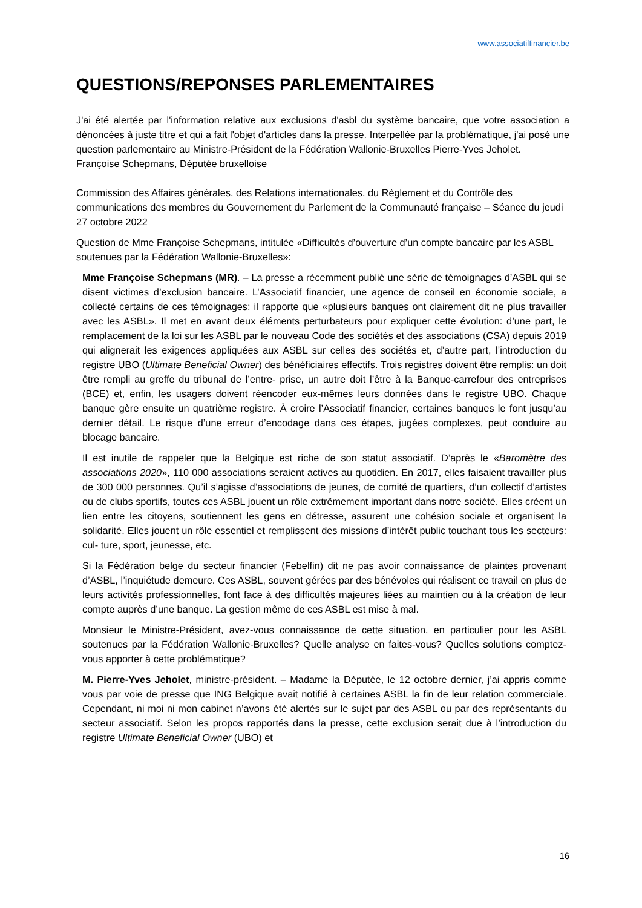www.associatiffinancier.be
QUESTIONS/REPONSES PARLEMENTAIRES
J'ai été alertée par l'information relative aux exclusions d'asbl du système bancaire, que votre association a dénoncées à juste titre et qui a fait l'objet d'articles dans la presse. Interpellée par la problématique, j'ai posé une question parlementaire au Ministre-Président de la Fédération Wallonie-Bruxelles Pierre-Yves Jeholet.
Françoise Schepmans, Députée bruxelloise
Commission des Affaires générales, des Relations internationales, du Règlement et du Contrôle des communications des membres du Gouvernement du Parlement de la Communauté française – Séance du jeudi 27 octobre 2022
Question de Mme Françoise Schepmans, intitulée «Difficultés d’ouverture d’un compte bancaire par les ASBL soutenues par la Fédération Wallonie-Bruxelles»:
Mme Françoise Schepmans (MR). – La presse a récemment publié une série de témoignages d’ASBL qui se disent victimes d’exclusion bancaire. L’Associatif financier, une agence de conseil en économie sociale, a collecté certains de ces témoignages; il rapporte que «plusieurs banques ont clairement dit ne plus travailler avec les ASBL». Il met en avant deux éléments perturbateurs pour expliquer cette évolution: d’une part, le remplacement de la loi sur les ASBL par le nouveau Code des sociétés et des associations (CSA) depuis 2019 qui alignerait les exigences appliquées aux ASBL sur celles des sociétés et, d’autre part, l’introduction du registre UBO (Ultimate Beneficial Owner) des bénéficiaires effectifs. Trois registres doivent être remplis: un doit être rempli au greffe du tribunal de l’entre- prise, un autre doit l’être à la Banque-carrefour des entreprises (BCE) et, enfin, les usagers doivent réencoder eux-mêmes leurs données dans le registre UBO. Chaque banque gère ensuite un quatrième registre. À croire l’Associatif financier, certaines banques le font jusqu’au dernier détail. Le risque d’une erreur d’encodage dans ces étapes, jugées complexes, peut conduire au blocage bancaire.
Il est inutile de rappeler que la Belgique est riche de son statut associatif. D’après le «Baromètre des associations 2020», 110 000 associations seraient actives au quotidien. En 2017, elles faisaient travailler plus de 300 000 personnes. Qu’il s’agisse d’associations de jeunes, de comité de quartiers, d’un collectif d’artistes ou de clubs sportifs, toutes ces ASBL jouent un rôle extrêmement important dans notre société. Elles créent un lien entre les citoyens, soutiennent les gens en détresse, assurent une cohésion sociale et organisent la solidarité. Elles jouent un rôle essentiel et remplissent des missions d’intérêt public touchant tous les secteurs: cul- ture, sport, jeunesse, etc.
Si la Fédération belge du secteur financier (Febelfin) dit ne pas avoir connaissance de plaintes provenant d’ASBL, l’inquiétude demeure. Ces ASBL, souvent gérées par des bénévoles qui réalisent ce travail en plus de leurs activités professionnelles, font face à des difficultés majeures liées au maintien ou à la création de leur compte auprès d’une banque. La gestion même de ces ASBL est mise à mal.
Monsieur le Ministre-Président, avez-vous connaissance de cette situation, en particulier pour les ASBL soutenues par la Fédération Wallonie-Bruxelles? Quelle analyse en faites-vous? Quelles solutions comptez-vous apporter à cette problématique?
M. Pierre-Yves Jeholet, ministre-président. – Madame la Députée, le 12 octobre dernier, j’ai appris comme vous par voie de presse que ING Belgique avait notifié à certaines ASBL la fin de leur relation commerciale. Cependant, ni moi ni mon cabinet n’avons été alertés sur le sujet par des ASBL ou par des représentants du secteur associatif. Selon les propos rapportés dans la presse, cette exclusion serait due à l’introduction du registre Ultimate Beneficial Owner (UBO) et
16